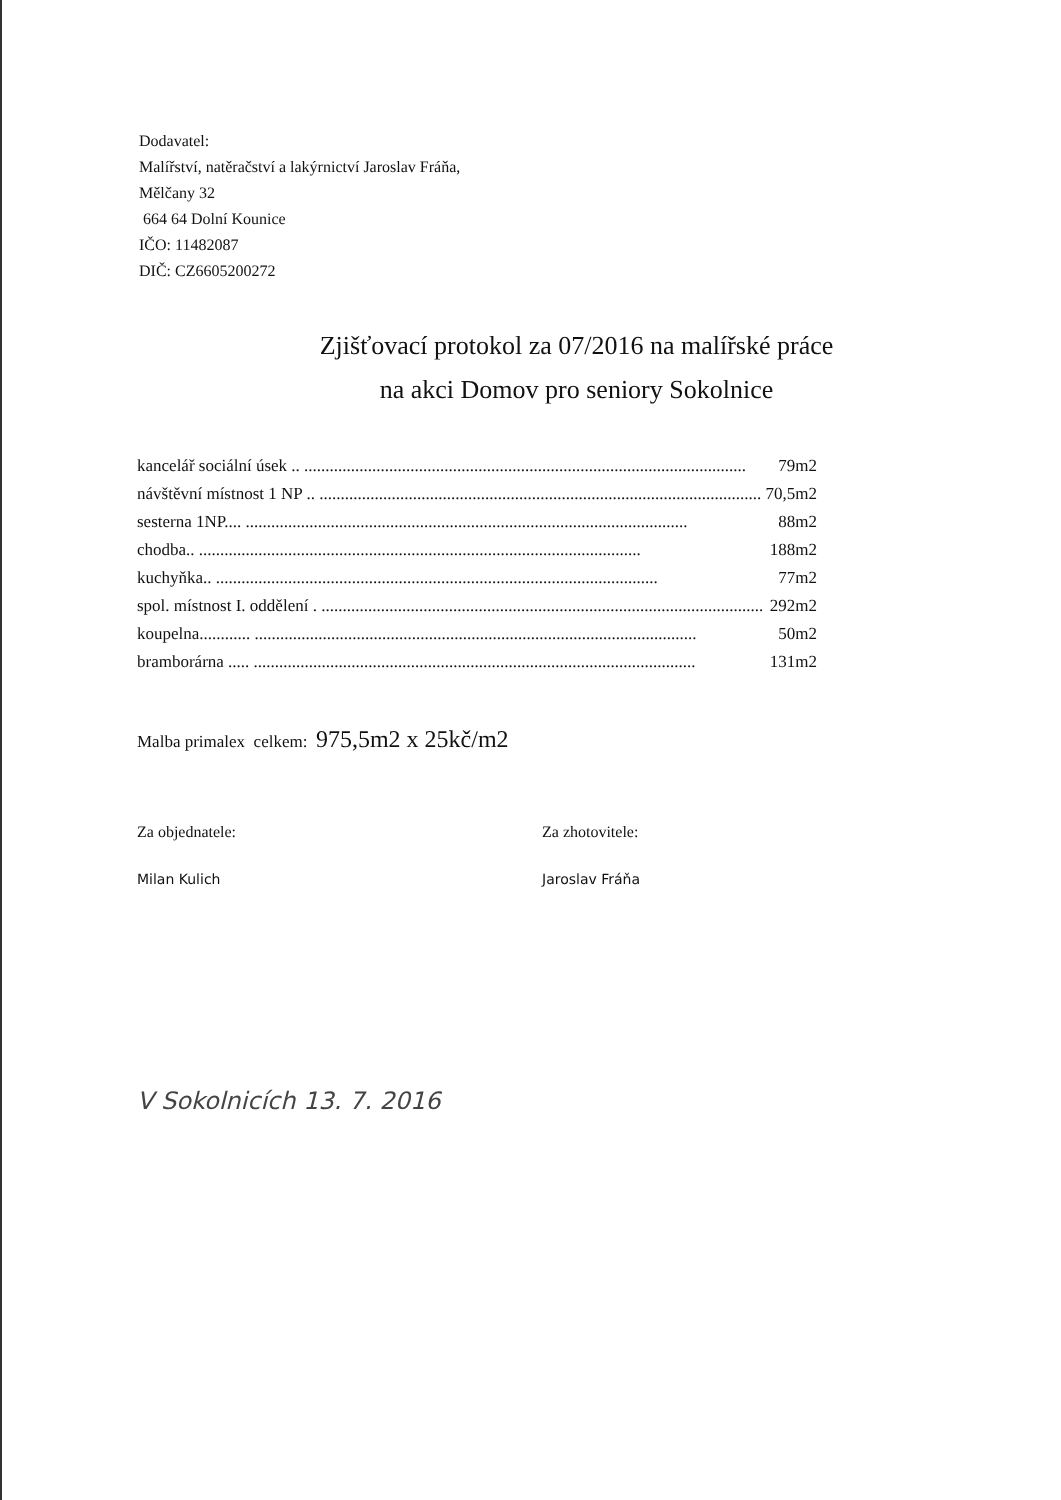Dodavatel:
Malířství, natěračství a lakýrnictví Jaroslav Fráňa,
Mělčany 32
664 64 Dolní Kounice
IČO: 11482087
DIČ: CZ6605200272
Zjišťovací protokol za 07/2016 na malířské práce
na akci Domov pro seniory Sokolnice
kancelář sociální úsek .. ........................................................................................................ 79m2
návštěvní místnost 1 NP .. ........................................................................................................ 70,5m2
sesterna 1NP.... ........................................................................................................ 88m2
chodba.. ........................................................................................................ 188m2
kuchyňka.. ........................................................................................................ 77m2
spol. místnost I. oddělení . ........................................................................................................ 292m2
koupelna............ ........................................................................................................ 50m2
bramborárna ..... ........................................................................................................ 131m2
Malba primalex celkem: 975,5m2 x 25kč/m2
Za objednatele:
Milan Kulich
Za zhotovitele:
Jaroslav Fráňa
V Sokolnicích 13. 7. 2016